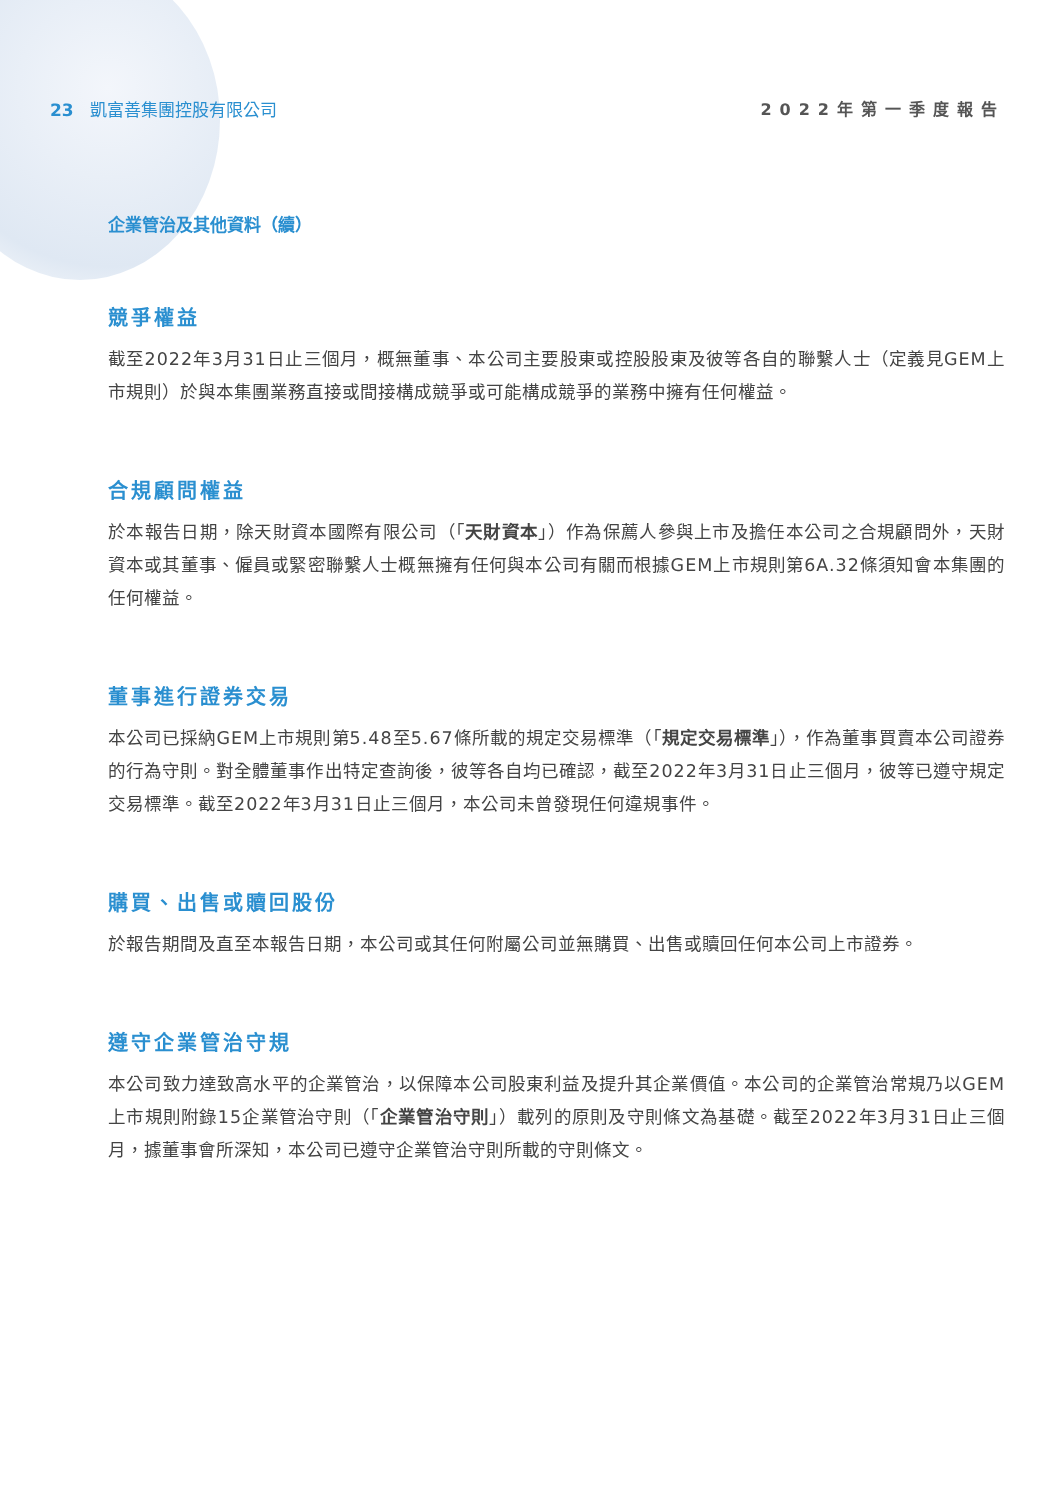23 凱富善集團控股有限公司 2022年第一季度報告
企業管治及其他資料（續）
競爭權益
截至2022年3月31日止三個月，概無董事、本公司主要股東或控股股東及彼等各自的聯繫人士（定義見GEM上市規則）於與本集團業務直接或間接構成競爭或可能構成競爭的業務中擁有任何權益。
合規顧問權益
於本報告日期，除天財資本國際有限公司（「天財資本」）作為保薦人參與上市及擔任本公司之合規顧問外，天財資本或其董事、僱員或緊密聯繫人士概無擁有任何與本公司有關而根據GEM上市規則第6A.32條須知會本集團的任何權益。
董事進行證券交易
本公司已採納GEM上市規則第5.48至5.67條所載的規定交易標準（「規定交易標準」），作為董事買賣本公司證券的行為守則。對全體董事作出特定查詢後，彼等各自均已確認，截至2022年3月31日止三個月，彼等已遵守規定交易標準。截至2022年3月31日止三個月，本公司未曾發現任何違規事件。
購買、出售或贖回股份
於報告期間及直至本報告日期，本公司或其任何附屬公司並無購買、出售或贖回任何本公司上市證券。
遵守企業管治守規
本公司致力達致高水平的企業管治，以保障本公司股東利益及提升其企業價值。本公司的企業管治常規乃以GEM上市規則附錄15企業管治守則（「企業管治守則」）載列的原則及守則條文為基礎。截至2022年3月31日止三個月，據董事會所深知，本公司已遵守企業管治守則所載的守則條文。